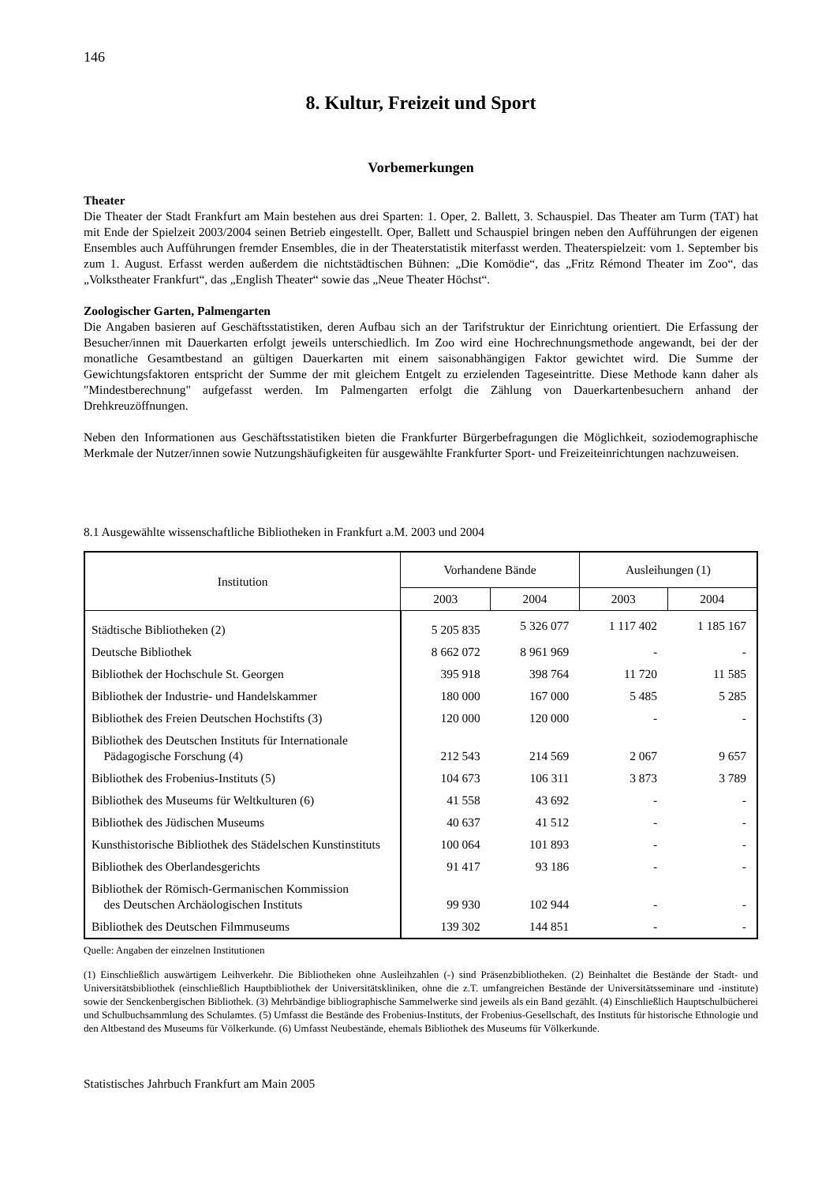146
8. Kultur, Freizeit und Sport
Vorbemerkungen
Theater
Die Theater der Stadt Frankfurt am Main bestehen aus drei Sparten: 1. Oper, 2. Ballett, 3. Schauspiel. Das Theater am Turm (TAT) hat mit Ende der Spielzeit 2003/2004 seinen Betrieb eingestellt. Oper, Ballett und Schauspiel bringen neben den Aufführungen der eigenen Ensembles auch Aufführungen fremder Ensembles, die in der Theaterstatistik miterfasst werden. Theaterspielzeit: vom 1. September bis zum 1. August. Erfasst werden außerdem die nichtstädtischen Bühnen: „Die Komödie“, das „Fritz Rémond Theater im Zoo“, das „Volkstheater Frankfurt“, das „English Theater“ sowie das „Neue Theater Höchst“.
Zoologischer Garten, Palmengarten
Die Angaben basieren auf Geschäftsstatistiken, deren Aufbau sich an der Tarifstruktur der Einrichtung orientiert. Die Erfassung der Besucher/innen mit Dauerkarten erfolgt jeweils unterschiedlich. Im Zoo wird eine Hochrechnungsmethode angewandt, bei der der monatliche Gesamtbestand an gültigen Dauerkarten mit einem saisonabhängigen Faktor gewichtet wird. Die Summe der Gewichtungsfaktoren entspricht der Summe der mit gleichem Entgelt zu erzielenden Tageseintritte. Diese Methode kann daher als "Mindestberechnung" aufgefasst werden. Im Palmengarten erfolgt die Zählung von Dauerkartenbesuchern anhand der Drehkreuzöffnungen.
Neben den Informationen aus Geschäftsstatistiken bieten die Frankfurter Bürgerbefragungen die Möglichkeit, soziodemographische Merkmale der Nutzer/innen sowie Nutzungshäufigkeiten für ausgewählte Frankfurter Sport- und Freizeiteinrichtungen nachzuweisen.
8.1 Ausgewählte wissenschaftliche Bibliotheken in Frankfurt a.M. 2003 und 2004
| Institution | Vorhandene Bände | | Ausleihungen (1) | |
| --- | --- | --- | --- | --- |
| | 2003 | 2004 | 2003 | 2004 |
| Städtische Bibliotheken (2) | 5 205 835 | 5 326 077 | 1 117 402 | 1 185 167 |
| Deutsche Bibliothek | 8 662 072 | 8 961 969 | - | - |
| Bibliothek der Hochschule St. Georgen | 395 918 | 398 764 | 11 720 | 11 585 |
| Bibliothek der Industrie- und Handelskammer | 180 000 | 167 000 | 5 485 | 5 285 |
| Bibliothek des Freien Deutschen Hochstifts (3) | 120 000 | 120 000 | - | - |
| Bibliothek des Deutschen Instituts für Internationale Pädagogische Forschung (4) | 212 543 | 214 569 | 2 067 | 9 657 |
| Bibliothek des Frobenius-Instituts (5) | 104 673 | 106 311 | 3 873 | 3 789 |
| Bibliothek des Museums für Weltkulturen (6) | 41 558 | 43 692 | - | - |
| Bibliothek des Jüdischen Museums | 40 637 | 41 512 | - | - |
| Kunsthistorische Bibliothek des Städelschen Kunstinstituts | 100 064 | 101 893 | - | - |
| Bibliothek des Oberlandesgerichts | 91 417 | 93 186 | - | - |
| Bibliothek der Römisch-Germanischen Kommission des Deutschen Archäologischen Instituts | 99 930 | 102 944 | - | - |
| Bibliothek des Deutschen Filmmuseums | 139 302 | 144 851 | - | - |
Quelle: Angaben der einzelnen Institutionen
(1) Einschließlich auswärtigem Leihverkehr. Die Bibliotheken ohne Ausleihzahlen (-) sind Präsenzbibliotheken. (2) Beinhaltet die Bestände der Stadt- und Universitätsbibliothek (einschließlich Hauptbibliothek der Universitätskliniken, ohne die z.T. umfangreichen Bestände der Universitätsseminare und -institute) sowie der Senckenbergischen Bibliothek. (3) Mehrbändige bibliographische Sammelwerke sind jeweils als ein Band gezählt. (4) Einschließlich Hauptschulbücherei und Schulbuchsammlung des Schulamtes. (5) Umfasst die Bestände des Frobenius-Instituts, der Frobenius-Gesellschaft, des Instituts für historische Ethnologie und den Altbestand des Museums für Völkerkunde. (6) Umfasst Neubestände, ehemals Bibliothek des Museums für Völkerkunde.
Statistisches Jahrbuch Frankfurt am Main 2005